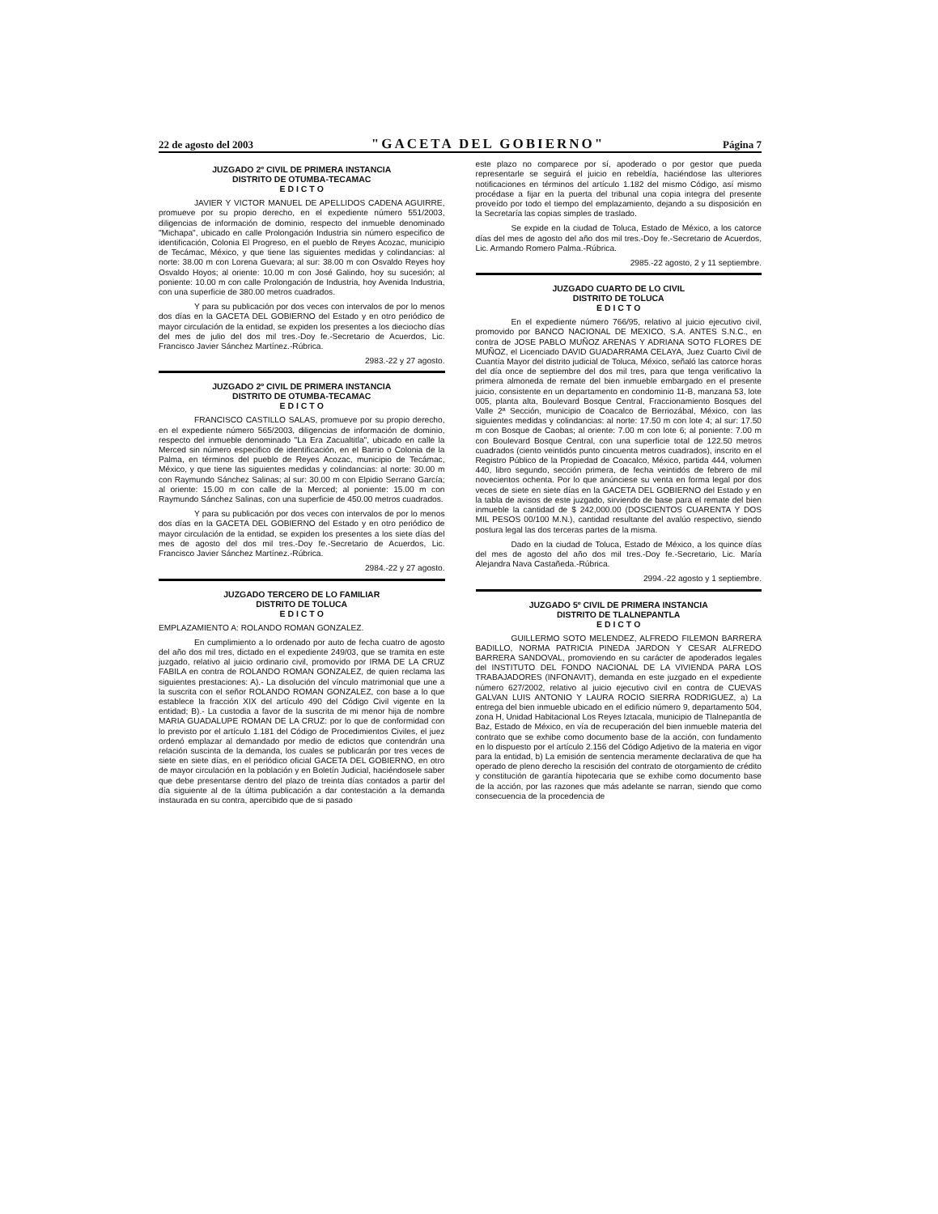22 de agosto del 2003 "GACETA DEL GOBIERNO" Página 7
JUZGADO 2º CIVIL DE PRIMERA INSTANCIA
DISTRITO DE OTUMBA-TECAMAC
E D I C T O
JAVIER Y VICTOR MANUEL DE APELLIDOS CADENA AGUIRRE, promueve por su propio derecho, en el expediente número 551/2003, diligencias de información de dominio, respecto del inmueble denominado "Michapa", ubicado en calle Prolongación Industria sin número especifico de identificación, Colonia El Progreso, en el pueblo de Reyes Acozac, municipio de Tecámac, México, y que tiene las siguientes medidas y colindancias: al norte: 38.00 m con Lorena Guevara; al sur: 38.00 m con Osvaldo Reyes hoy Osvaldo Hoyos; al oriente: 10.00 m con José Galindo, hoy su sucesión; al poniente: 10.00 m con calle Prolongación de Industria, hoy Avenida Industria, con una superficie de 380.00 metros cuadrados.
Y para su publicación por dos veces con intervalos de por lo menos dos días en la GACETA DEL GOBIERNO del Estado y en otro periódico de mayor circulación de la entidad, se expiden los presentes a los dieciocho días del mes de julio del dos mil tres.-Doy fe.-Secretario de Acuerdos, Lic. Francisco Javier Sánchez Martínez.-Rúbrica.
2983.-22 y 27 agosto.
JUZGADO 2º CIVIL DE PRIMERA INSTANCIA
DISTRITO DE OTUMBA-TECAMAC
E D I C T O
FRANCISCO CASTILLO SALAS, promueve por su propio derecho, en el expediente número 565/2003, diligencias de información de dominio, respecto del inmueble denominado "La Era Zacualtitla", ubicado en calle la Merced sin número especifico de identificación, en el Barrio o Colonia de la Palma, en términos del pueblo de Reyes Acozac, municipio de Tecámac, México, y que tiene las siguientes medidas y colindancias: al norte: 30.00 m con Raymundo Sánchez Salinas; al sur: 30.00 m con Elpidio Serrano García; al oriente: 15.00 m con calle de la Merced; al poniente: 15.00 m con Raymundo Sánchez Salinas, con una superficie de 450.00 metros cuadrados.
Y para su publicación por dos veces con intervalos de por lo menos dos días en la GACETA DEL GOBIERNO del Estado y en otro periódico de mayor circulación de la entidad, se expiden los presentes a los siete días del mes de agosto del dos mil tres.-Doy fe.-Secretario de Acuerdos, Lic. Francisco Javier Sánchez Martínez.-Rúbrica.
2984.-22 y 27 agosto.
JUZGADO TERCERO DE LO FAMILIAR
DISTRITO DE TOLUCA
E D I C T O
EMPLAZAMIENTO A: ROLANDO ROMAN GONZALEZ.
En cumplimiento a lo ordenado por auto de fecha cuatro de agosto del año dos mil tres, dictado en el expediente 249/03, que se tramita en este juzgado, relativo al juicio ordinario civil, promovido por IRMA DE LA CRUZ FABILA en contra de ROLANDO ROMAN GONZALEZ, de quien reclama las siguientes prestaciones: A).- La disolución del vínculo matrimonial que une a la suscrita con el señor ROLANDO ROMAN GONZALEZ, con base a lo que establece la fracción XIX del artículo 490 del Código Civil vigente en la entidad; B).- La custodia a favor de la suscrita de mi menor hija de nombre MARIA GUADALUPE ROMAN DE LA CRUZ: por lo que de conformidad con lo previsto por el artículo 1.181 del Código de Procedimientos Civiles, el juez ordenó emplazar al demandado por medio de edictos que contendrán una relación suscinta de la demanda, los cuales se publicarán por tres veces de siete en siete días, en el periódico oficial GACETA DEL GOBIERNO, en otro de mayor circulación en la población y en Boletín Judicial, haciéndosele saber que debe presentarse dentro del plazo de treinta días contados a partir del día siguiente al de la última publicación a dar contestación a la demanda instaurada en su contra, apercibido que de si pasado
este plazo no comparece por sí, apoderado o por gestor que pueda representarle se seguirá el juicio en rebeldía, haciéndose las ulteriores notificaciones en términos del artículo 1.182 del mismo Código, así mismo procédase a fijar en la puerta del tribunal una copia integra del presente proveído por todo el tiempo del emplazamiento, dejando a su disposición en la Secretaría las copias simples de traslado.
Se expide en la ciudad de Toluca, Estado de México, a los catorce días del mes de agosto del año dos mil tres.-Doy fe.-Secretario de Acuerdos, Lic. Armando Romero Palma.-Rúbrica.
2985.-22 agosto, 2 y 11 septiembre.
JUZGADO CUARTO DE LO CIVIL
DISTRITO DE TOLUCA
E D I C T O
En el expediente número 766/95, relativo al juicio ejecutivo civil, promovido por BANCO NACIONAL DE MEXICO, S.A. ANTES S.N.C., en contra de JOSE PABLO MUÑOZ ARENAS Y ADRIANA SOTO FLORES DE MUÑOZ, el Licenciado DAVID GUADARRAMA CELAYA, Juez Cuarto Civil de Cuantía Mayor del distrito judicial de Toluca, México, señaló las catorce horas del día once de septiembre del dos mil tres, para que tenga verificativo la primera almoneda de remate del bien inmueble embargado en el presente juicio, consistente en un departamento en condominio 11-B, manzana 53, lote 005, planta alta, Boulevard Bosque Central, Fraccionamiento Bosques del Valle 2ª Sección, municipio de Coacalco de Berriozábal, México, con las siguientes medidas y colindancias: al norte: 17.50 m con lote 4; al sur: 17.50 m con Bosque de Caobas; al oriente: 7.00 m con lote 6; al poniente: 7.00 m con Boulevard Bosque Central, con una superficie total de 122.50 metros cuadrados (ciento veintidós punto cincuenta metros cuadrados), inscrito en el Registro Público de la Propiedad de Coacalco, México, partida 444, volumen 440, libro segundo, sección primera, de fecha veintidós de febrero de mil novecientos ochenta. Por lo que anúnciese su venta en forma legal por dos veces de siete en siete días en la GACETA DEL GOBIERNO del Estado y en la tabla de avisos de este juzgado, sirviendo de base para el remate del bien inmueble la cantidad de $ 242,000.00 (DOSCIENTOS CUARENTA Y DOS MIL PESOS 00/100 M.N.), cantidad resultante del avalúo respectivo, siendo postura legal las dos terceras partes de la misma.
Dado en la ciudad de Toluca, Estado de México, a los quince días del mes de agosto del año dos mil tres.-Doy fe.-Secretario, Lic. María Alejandra Nava Castañeda.-Rúbrica.
2994.-22 agosto y 1 septiembre.
JUZGADO 5º CIVIL DE PRIMERA INSTANCIA
DISTRITO DE TLALNEPANTLA
E D I C T O
GUILLERMO SOTO MELENDEZ, ALFREDO FILEMON BARRERA BADILLO, NORMA PATRICIA PINEDA JARDON Y CESAR ALFREDO BARRERA SANDOVAL, promoviendo en su carácter de apoderados legales del INSTITUTO DEL FONDO NACIONAL DE LA VIVIENDA PARA LOS TRABAJADORES (INFONAVIT), demanda en este juzgado en el expediente número 627/2002, relativo al juicio ejecutivo civil en contra de CUEVAS GALVAN LUIS ANTONIO Y LAURA ROCIO SIERRA RODRIGUEZ, a) La entrega del bien inmueble ubicado en el edificio número 9, departamento 504, zona H, Unidad Habitacional Los Reyes Iztacala, municipio de Tlalnepantla de Baz, Estado de México, en vía de recuperación del bien inmueble materia del contrato que se exhibe como documento base de la acción, con fundamento en lo dispuesto por el artículo 2.156 del Código Adjetivo de la materia en vigor para la entidad, b) La emisión de sentencia meramente declarativa de que ha operado de pleno derecho la rescisión del contrato de otorgamiento de crédito y constitución de garantía hipotecaria que se exhibe como documento base de la acción, por las razones que más adelante se narran, siendo que como consecuencia de la procedencia de